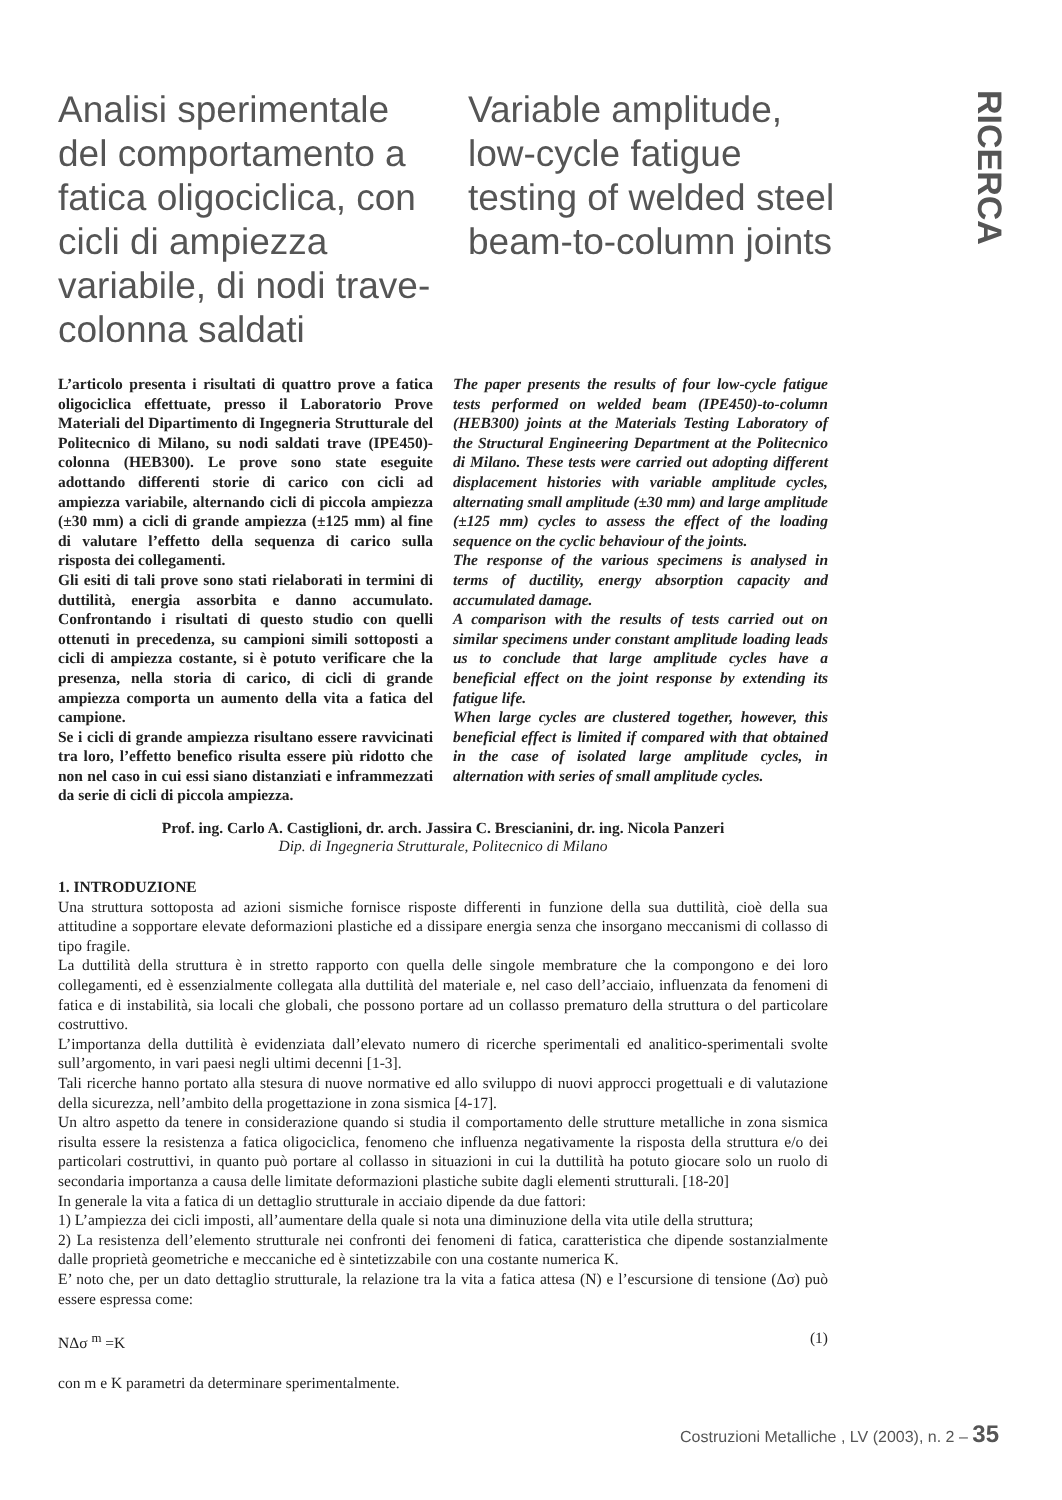RICERCA
Analisi sperimentale del comportamento a fatica oligociclica, con cicli di ampiezza variabile, di nodi trave-colonna saldati
Variable amplitude, low-cycle fatigue testing of welded steel beam-to-column joints
L’articolo presenta i risultati di quattro prove a fatica oligociclica effettuate, presso il Laboratorio Prove Materiali del Dipartimento di Ingegneria Strutturale del Politecnico di Milano, su nodi saldati trave (IPE450)-colonna (HEB300). Le prove sono state eseguite adottando differenti storie di carico con cicli ad ampiezza variabile, alternando cicli di piccola ampiezza (±30 mm) a cicli di grande ampiezza (±125 mm) al fine di valutare l’effetto della sequenza di carico sulla risposta dei collegamenti.
Gli esiti di tali prove sono stati rielaborati in termini di duttilità, energia assorbita e danno accumulato. Confrontando i risultati di questo studio con quelli ottenuti in precedenza, su campioni simili sottoposti a cicli di ampiezza costante, si è potuto verificare che la presenza, nella storia di carico, di cicli di grande ampiezza comporta un aumento della vita a fatica del campione.
Se i cicli di grande ampiezza risultano essere ravvicinati tra loro, l’effetto benefico risulta essere più ridotto che non nel caso in cui essi siano distanziati e inframmezzati da serie di cicli di piccola ampiezza.
The paper presents the results of four low-cycle fatigue tests performed on welded beam (IPE450)-to-column (HEB300) joints at the Materials Testing Laboratory of the Structural Engineering Department at the Politecnico di Milano. These tests were carried out adopting different displacement histories with variable amplitude cycles, alternating small amplitude (±30 mm) and large amplitude (±125 mm) cycles to assess the effect of the loading sequence on the cyclic behaviour of the joints.
The response of the various specimens is analysed in terms of ductility, energy absorption capacity and accumulated damage.
A comparison with the results of tests carried out on similar specimens under constant amplitude loading leads us to conclude that large amplitude cycles have a beneficial effect on the joint response by extending its fatigue life.
When large cycles are clustered together, however, this beneficial effect is limited if compared with that obtained in the case of isolated large amplitude cycles, in alternation with series of small amplitude cycles.
Prof. ing. Carlo A. Castiglioni, dr. arch. Jassira C. Brescianini, dr. ing. Nicola Panzeri
Dip. di Ingegneria Strutturale, Politecnico di Milano
1. INTRODUZIONE
Una struttura sottoposta ad azioni sismiche fornisce risposte differenti in funzione della sua duttilità, cioè della sua attitudine a sopportare elevate deformazioni plastiche ed a dissipare energia senza che insorgano meccanismi di collasso di tipo fragile.
La duttilità della struttura è in stretto rapporto con quella delle singole membrature che la compongono e dei loro collegamenti, ed è essenzialmente collegata alla duttilità del materiale e, nel caso dell’acciaio, influenzata da fenomeni di fatica e di instabilità, sia locali che globali, che possono portare ad un collasso prematuro della struttura o del particolare costruttivo.
L’importanza della duttilità è evidenziata dall’elevato numero di ricerche sperimentali ed analitico-sperimentali svolte sull’argomento, in vari paesi negli ultimi decenni [1-3].
Tali ricerche hanno portato alla stesura di nuove normative ed allo sviluppo di nuovi approcci progettuali e di valutazione della sicurezza, nell’ambito della progettazione in zona sismica [4-17].
Un altro aspetto da tenere in considerazione quando si studia il comportamento delle strutture metalliche in zona sismica risulta essere la resistenza a fatica oligociclica, fenomeno che influenza negativamente la risposta della struttura e/o dei particolari costruttivi, in quanto può portare al collasso in situazioni in cui la duttilità ha potuto giocare solo un ruolo di secondaria importanza a causa delle limitate deformazioni plastiche subite dagli elementi strutturali. [18-20]
In generale la vita a fatica di un dettaglio strutturale in acciaio dipende da due fattori:
1) L’ampiezza dei cicli imposti, all’aumentare della quale si nota una diminuzione della vita utile della struttura;
2) La resistenza dell’elemento strutturale nei confronti dei fenomeni di fatica, caratteristica che dipende sostanzialmente dalle proprietà geometriche e meccaniche ed è sintetizzabile con una costante numerica K.
E’ noto che, per un dato dettaglio strutturale, la relazione tra la vita a fatica attesa (N) e l’escursione di tensione (Δσ) può essere espressa come:
NΔσ <sup>m</sup> =K (1)
con m e K parametri da determinare sperimentalmente.
Costruzioni Metalliche , LV (2003), n. 2 – 35